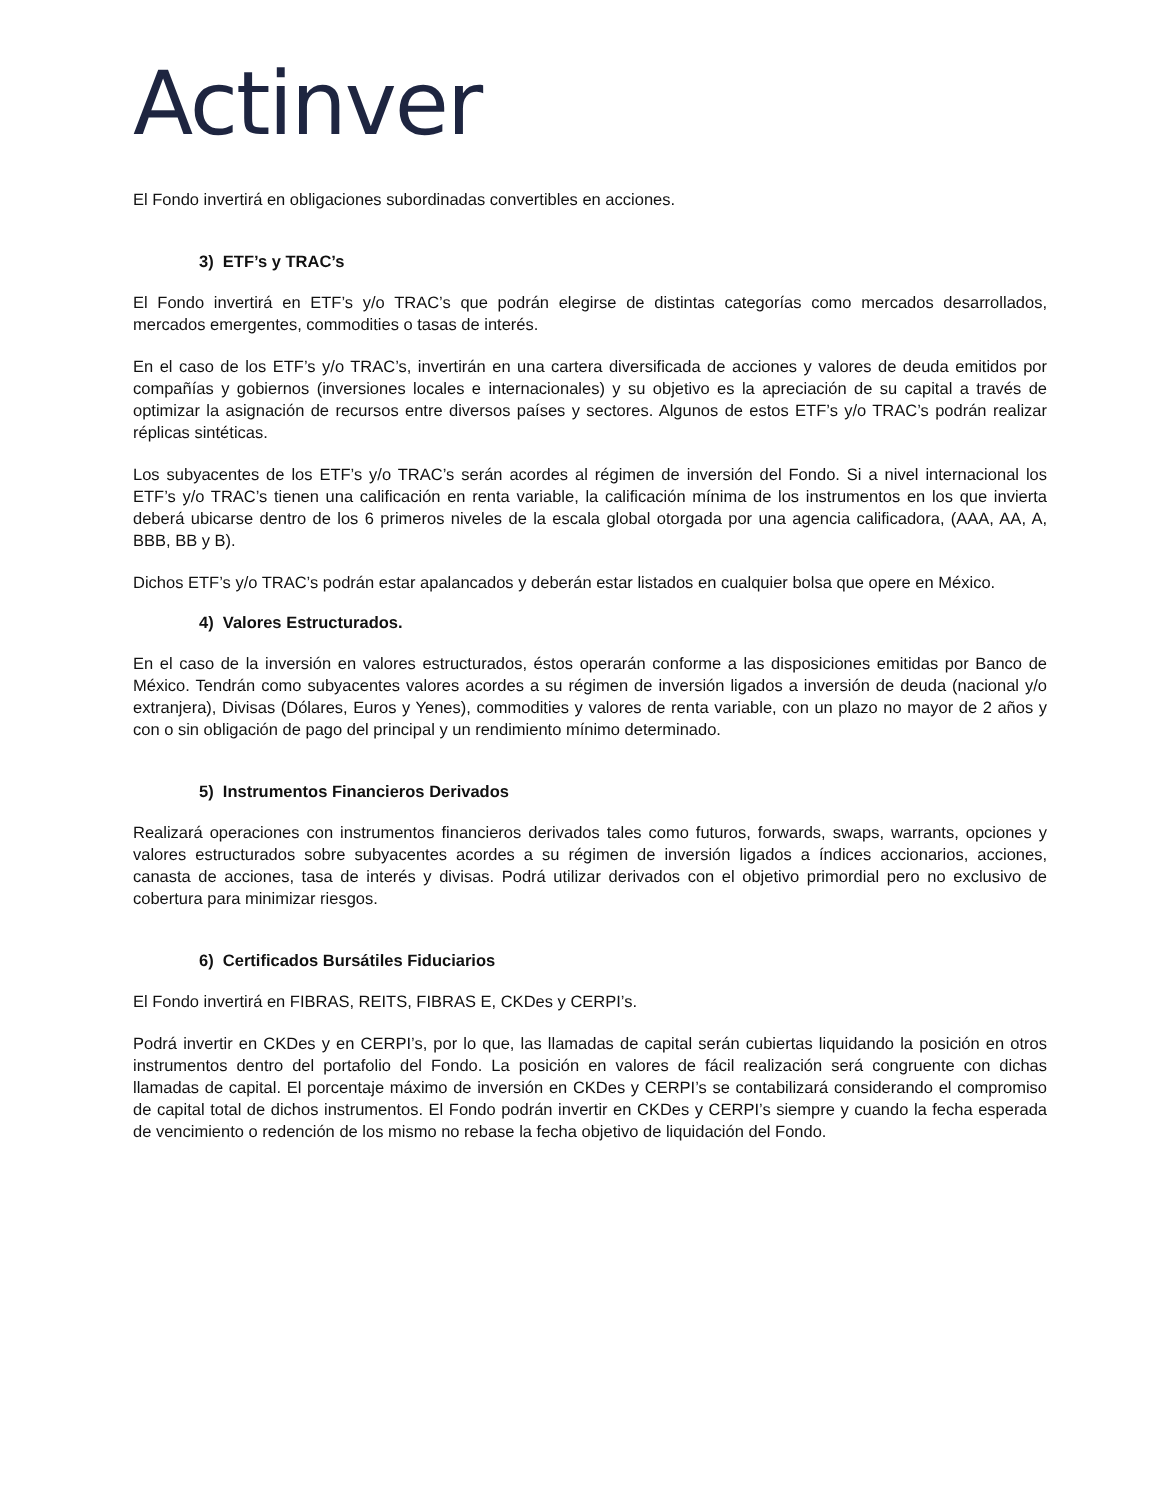Actinver
El Fondo invertirá en obligaciones subordinadas convertibles en acciones.
3) ETF’s y TRAC’s
El Fondo invertirá en ETF’s y/o TRAC’s que podrán elegirse de distintas categorías como mercados desarrollados, mercados emergentes, commodities o tasas de interés.
En el caso de los ETF’s y/o TRAC’s, invertirán en una cartera diversificada de acciones y valores de deuda emitidos por compañías y gobiernos (inversiones locales e internacionales) y su objetivo es la apreciación de su capital a través de optimizar la asignación de recursos entre diversos países y sectores. Algunos de estos ETF’s y/o TRAC’s podrán realizar réplicas sintéticas.
Los subyacentes de los ETF’s y/o TRAC’s serán acordes al régimen de inversión del Fondo. Si a nivel internacional los ETF’s y/o TRAC’s tienen una calificación en renta variable, la calificación mínima de los instrumentos en los que invierta deberá ubicarse dentro de los 6 primeros niveles de la escala global otorgada por una agencia calificadora, (AAA, AA, A, BBB, BB y B).
Dichos ETF’s y/o TRAC’s podrán estar apalancados y deberán estar listados en cualquier bolsa que opere en México.
4) Valores Estructurados.
En el caso de la inversión en valores estructurados, éstos operarán conforme a las disposiciones emitidas por Banco de México. Tendrán como subyacentes valores acordes a su régimen de inversión ligados a inversión de deuda (nacional y/o extranjera), Divisas (Dólares, Euros y Yenes), commodities y valores de renta variable, con un plazo no mayor de 2 años y con o sin obligación de pago del principal y un rendimiento mínimo determinado.
5) Instrumentos Financieros Derivados
Realizará operaciones con instrumentos financieros derivados tales como futuros, forwards, swaps, warrants, opciones y valores estructurados sobre subyacentes acordes a su régimen de inversión ligados a índices accionarios, acciones, canasta de acciones, tasa de interés y divisas. Podrá utilizar derivados con el objetivo primordial pero no exclusivo de cobertura para minimizar riesgos.
6) Certificados Bursátiles Fiduciarios
El Fondo invertirá en FIBRAS, REITS, FIBRAS E, CKDes y CERPI’s.
Podrá invertir en CKDes y en CERPI’s, por lo que, las llamadas de capital serán cubiertas liquidando la posición en otros instrumentos dentro del portafolio del Fondo. La posición en valores de fácil realización será congruente con dichas llamadas de capital. El porcentaje máximo de inversión en CKDes y CERPI’s se contabilizará considerando el compromiso de capital total de dichos instrumentos. El Fondo podrán invertir en CKDes y CERPI’s siempre y cuando la fecha esperada de vencimiento o redención de los mismo no rebase la fecha objetivo de liquidación del Fondo.